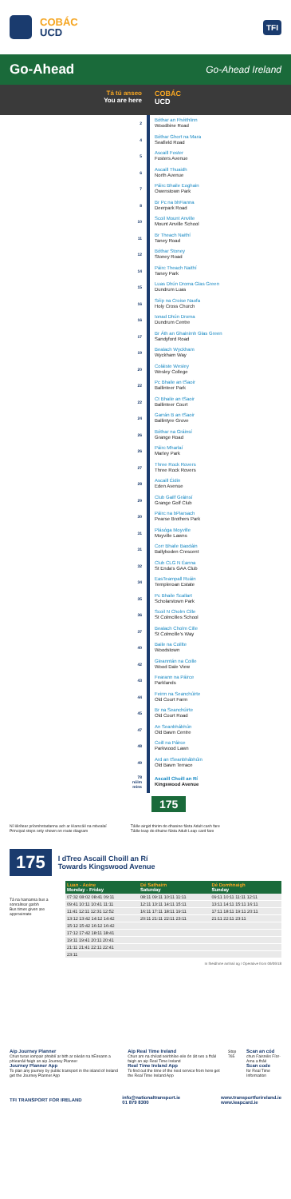COBÁC
UCD
TFI
Go-Ahead Go-Ahead Ireland
Tá tú anseo
You are here
COBÁC
UCD
2
Bóthar an Fhéithlinn
Woodbine Road
4
Bóthar Ghort na Mara
Seafield Road
5
Ascaill Foster
Fosters Avenue
6
Ascaill Thuaidh
North Avenue
7
Páirc Bhaile Eoghain
Owenstown Park
8
Br Pc na bhFianna
Deerpark Road
10
Scoil Mount Anville
Mount Anville School
11
Br Theach Naithí
Taney Road
12
Bóthar Stoney
Stoney Road
14
Páirc Theach Naithí
Taney Park
15
Luas Dhún Droma Glas Green
Dundrum Luas
16
Séip na Croise Naofa
Holy Cross Church
16
Ionad Dhún Droma
Dundrum Centre
17
Br Áth an Ghainimh Glas Green
Sandyford Road
19
Bealach Wyckham
Wyckham Way
20
Coláiste Wesley
Wesley College
22
Pc Bhaile an tSaoir
Ballinteer Park
22
Ct Bhaile an tSaoir
Ballinteer Court
24
Garrán B an tSaoir
Ballintyre Grove
26
Bóthar na Gráinsí
Grange Road
26
Páirc Mharlaí
Marley Park
27
Three Rock Rovers
Three Rock Rovers
28
Ascaill Éidin
Eden Avenue
29
Club Gailf Gráinsí
Grange Golf Club
30
Páirc na bPiarsach
Pearse Brothers Park
31
Plásóga Moyville
Moyville Lawns
31
Corr Bhaile Baodáin
Ballyboden Crescent
32
Club CLG N Éanna
St Enda's GAA Club
34
EasTeampall Ruáin
Templeroan Estate
35
Pc Bhaile Scallart
Scholarstown Park
36
Scoil N Cholm Cille
St Colmcilles School
37
Bealach Cholm Cille
St Colmcille's Way
40
Baile na Coillte
Woodstown
42
Gleanntán na Coille
Wood Dale View
43
Fearann na Páirce
Parklands
44
Feirm na Seanchúirte
Old Court Farm
45
Br na Seanchúirte
Old Court Road
47
An Seanbhábhún
Old Bawn Centre
48
Coill na Páirce
Parkwood Lawn
49
Ard an tSeanbhábhúin
Old Bawn Terrace
78
nóim
mins
Ascaill Choill an Rí
Kingswood Avenue
175
Ní léirítear príomhstadanna ach ar léarscáil na mbealaí
Principal stops only shown on route diagram
Táille airgid thirim do dhaoine fásta Adult cash fare
Táille leap do dhuine fásta Adult Leap card fare
175
I dTreo Ascaill Choill an Rí
Towards Kingswood Avenue
Tá na hamanna bus a sonraítear garbh
Bus times given are approximate
| Luan - Aoine Monday - Friday | Dé Sathairn Saturday | Dé Domhnaigh Sunday |
| --- | --- | --- |
| 07:32 08:02 08:41 09:11 | 08:11 09:11 10:11 11:11 | 09:11 10:11 11:11 12:11 |
| 09:41 10:11 10:41 11:11 | 12:11 13:11 14:11 15:11 | 13:11 14:11 15:11 16:11 |
| 11:41 12:11 12:31 12:52 | 16:11 17:11 18:11 19:11 | 17:11 18:11 19:11 20:11 |
| 13:12 13:42 14:12 14:42 | 20:11 21:11 22:11 23:11 | 21:11 22:11 23:11 |
| 15:12 15:42 16:12 16:42 | | |
| 17:12 17:42 18:11 18:41 | | |
| 19:11 19:41 20:11 20:41 | | |
| 21:11 21:41 22:11 22:41 | | |
| 23:11 | | |
In fheidhme amhail ag / Operative from 09/09/18
Aip Journey Planner
Chun turas iompair phoiblí ar bith ar oileán na hÉireann a phleanáil faigh an aip Journey Planner
Journey Planner App
To plan any journey by public transport in the island of Ireland get the Journey Planner App
Aip Real Time Ireland
Chun am na chéad seirbhíse eile ón áit seo a fháil faigh an aip Real Time Ireland
Real Time Ireland App
To find out the time of the next service from here get the Real Time Ireland App
Stop 765
Scan an cód
chun Faisnéis Fíor-Ama a fháil
Scan code
for Real Time Information
TFI TRANSPORT FOR IRELAND
info@nationaltransport.ie
01 879 8300
www.transportforireland.ie
www.leapcard.ie